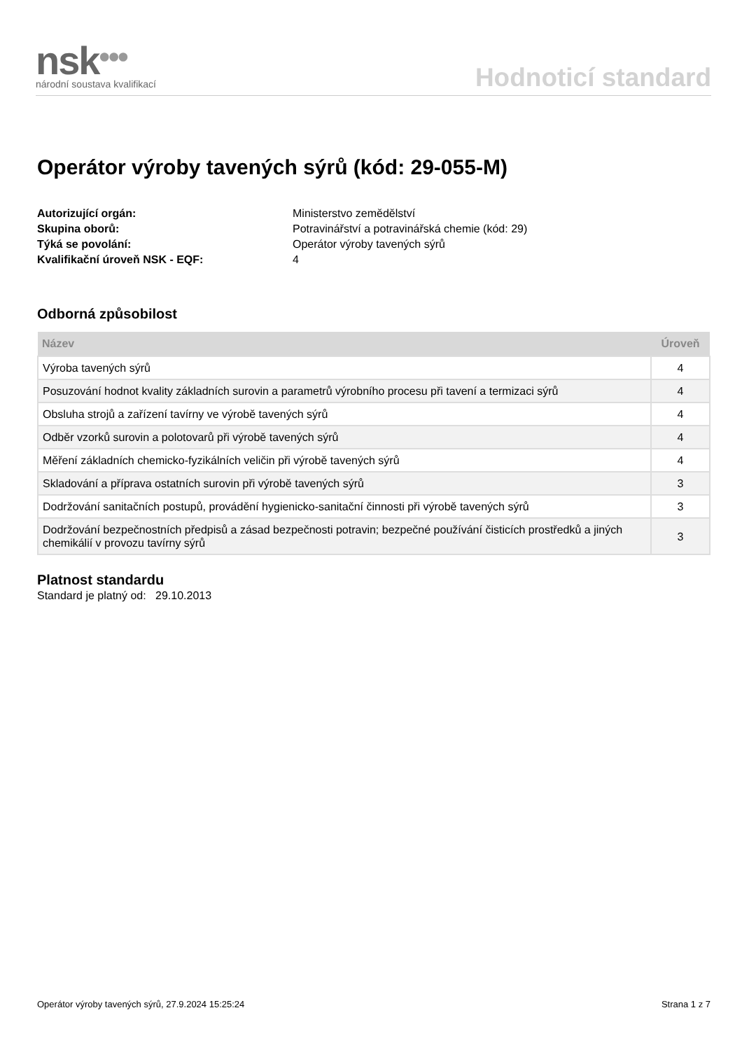nsk•••
národní soustava kvalifikací
Hodnoticí standard
Operátor výroby tavených sýrů (kód: 29-055-M)
Autorizující orgán: Ministerstvo zemědělství Skupina oborů: Potravinářství a potravinářská chemie (kód: 29) Týká se povolání: Operátor výroby tavených sýrů Kvalifikační úroveň NSK - EQF: 4
Odborná způsobilost
| Název | Úroveň |
| --- | --- |
| Výroba tavených sýrů | 4 |
| Posuzování hodnot kvality základních surovin a parametrů výrobního procesu při tavení a termizaci sýrů | 4 |
| Obsluha strojů a zařízení tavírny ve výrobě tavených sýrů | 4 |
| Odběr vzorků surovin a polotovarů při výrobě tavených sýrů | 4 |
| Měření základních chemicko-fyzikálních veličin při výrobě tavených sýrů | 4 |
| Skladování a příprava ostatních surovin při výrobě tavených sýrů | 3 |
| Dodržování sanitačních postupů, provádění hygienicko-sanitační činnosti při výrobě tavených sýrů | 3 |
| Dodržování bezpečnostních předpisů a zásad bezpečnosti potravin; bezpečné používání čisticích prostředků a jiných chemikálií v provozu tavírny sýrů | 3 |
Platnost standardu
Standard je platný od: 29.10.2013
Operátor výroby tavených sýrů, 27.9.2024 15:25:24 Strana 1 z 7